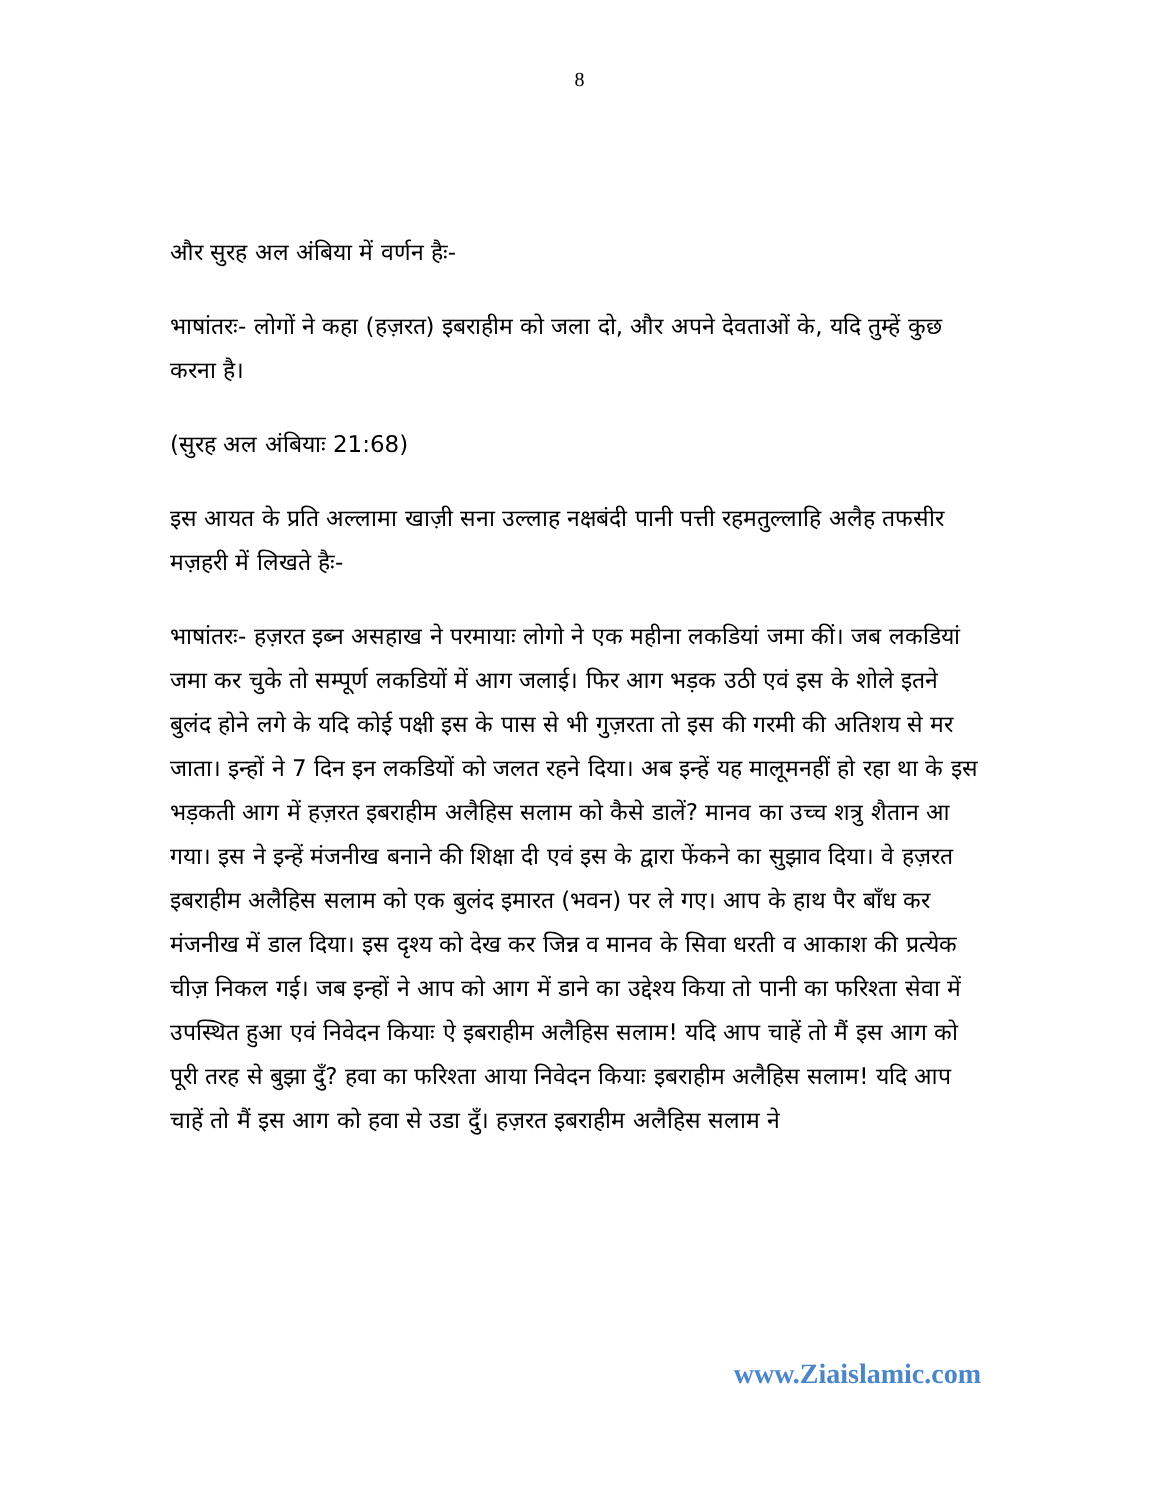8
और सुरह अल अंबिया में वर्णन हैः-
भाषांतरः- लोगों ने कहा (हज़रत) इबराहीम को जला दो, और अपने देवताओं के, यदि तुम्हें कुछ करना है।
(सुरह अल अंबियाः 21:68)
इस आयत के प्रति अल्लामा खाज़ी सना उल्लाह नक्षबंदी पानी पत्ती रहमतुल्लाहि अलैह तफसीर मज़हरी में लिखते हैः-
भाषांतरः- हज़रत इब्न असहाख ने परमायाः लोगो ने एक महीना लकडियां जमा कीं। जब लकडियां जमा कर चुके तो सम्पूर्ण लकडियों में आग जलाई। फिर आग भड़क उठी एवं इस के शोले इतने बुलंद होने लगे के यदि कोई पक्षी इस के पास से भी गुज़रता तो इस की गरमी की अतिशय से मर जाता। इन्हों ने 7 दिन इन लकडियों को जलत रहने दिया। अब इन्हें यह मालूमनहीं हो रहा था के इस भड़कती आग में हज़रत इबराहीम अलैहिस सलाम को कैसे डालें? मानव का उच्च शत्रु शैतान आ गया। इस ने इन्हें मंजनीख बनाने की शिक्षा दी एवं इस के द्वारा फेंकने का सुझाव दिया। वे हज़रत इबराहीम अलैहिस सलाम को एक बुलंद इमारत (भवन) पर ले गए। आप के हाथ पैर बाँध कर मंजनीख में डाल दिया। इस दृश्य को देख कर जिन्न व मानव के सिवा धरती व आकाश की प्रत्येक चीज़ निकल गई। जब इन्हों ने आप को आग में डाने का उद्देश्य किया तो पानी का फरिश्ता सेवा में उपस्थित हुआ एवं निवेदन कियाः ऐ इबराहीम अलैहिस सलाम! यदि आप चाहें तो मैं इस आग को पूरी तरह से बुझा दुँ? हवा का फरिश्ता आया निवेदन कियाः इबराहीम अलैहिस सलाम! यदि आप चाहें तो मैं इस आग को हवा से उडा दुँ। हज़रत इबराहीम अलैहिस सलाम ने
www.Ziaislamic.com